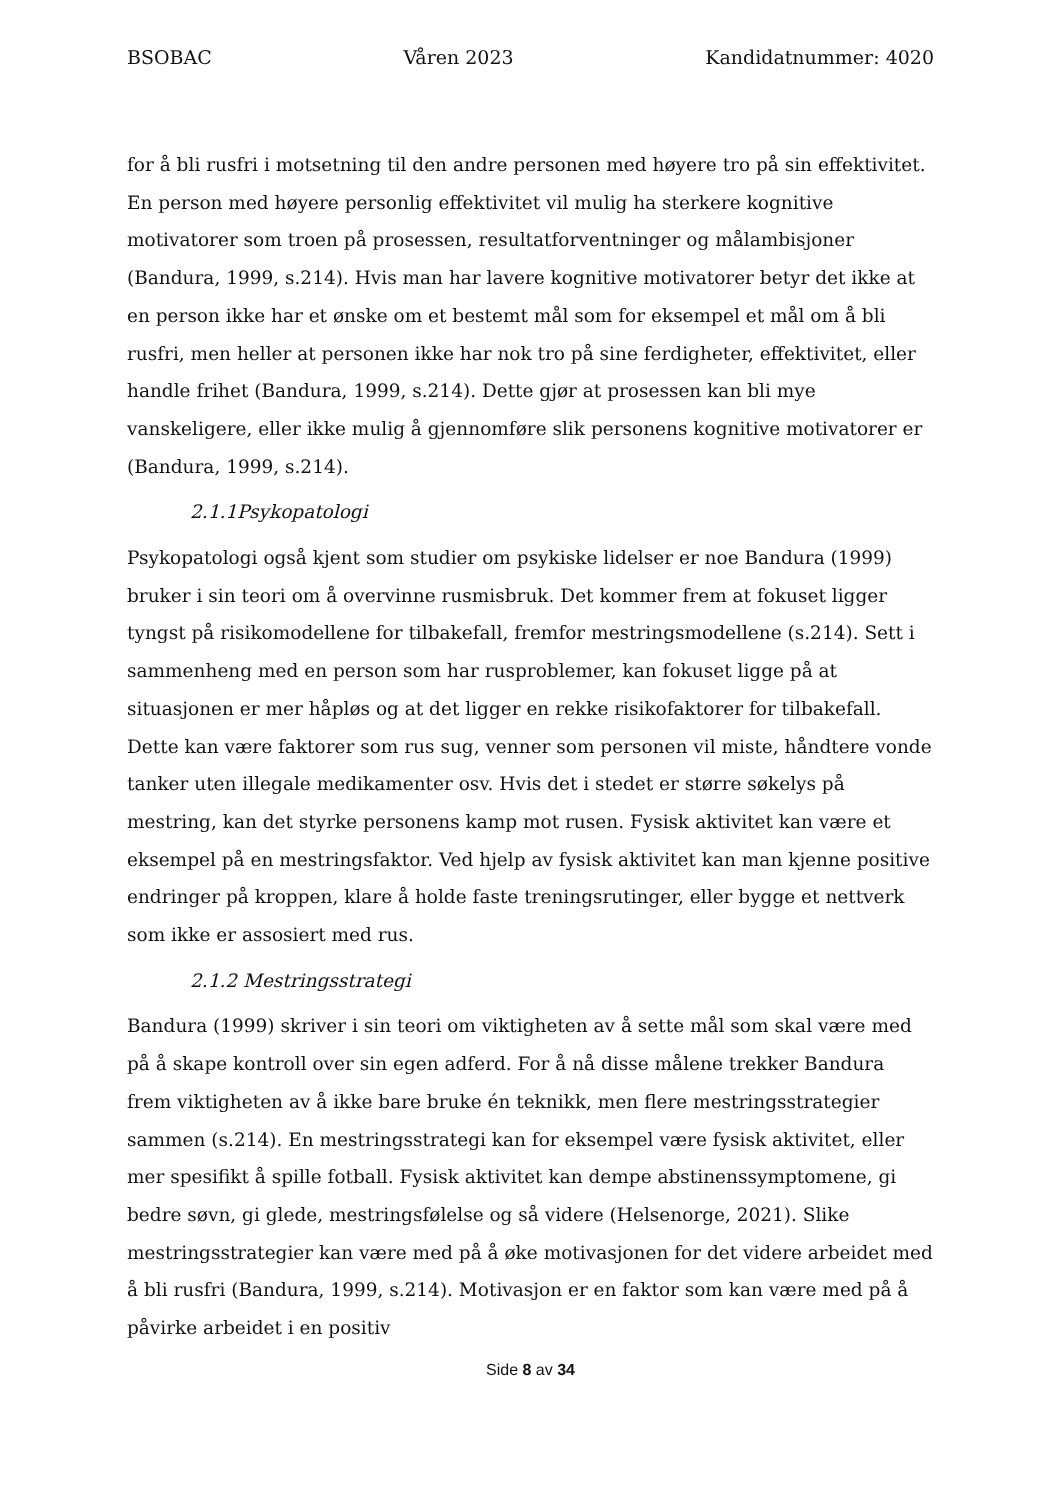BSOBAC Våren 2023 Kandidatnummer: 4020
for å bli rusfri i motsetning til den andre personen med høyere tro på sin effektivitet. En person med høyere personlig effektivitet vil mulig ha sterkere kognitive motivatorer som troen på prosessen, resultatforventninger og målambisjoner (Bandura, 1999, s.214). Hvis man har lavere kognitive motivatorer betyr det ikke at en person ikke har et ønske om et bestemt mål som for eksempel et mål om å bli rusfri, men heller at personen ikke har nok tro på sine ferdigheter, effektivitet, eller handle frihet (Bandura, 1999, s.214). Dette gjør at prosessen kan bli mye vanskeligere, eller ikke mulig å gjennomføre slik personens kognitive motivatorer er (Bandura, 1999, s.214).
2.1.1Psykopatologi
Psykopatologi også kjent som studier om psykiske lidelser er noe Bandura (1999) bruker i sin teori om å overvinne rusmisbruk. Det kommer frem at fokuset ligger tyngst på risikomodellene for tilbakefall, fremfor mestringsmodellene (s.214). Sett i sammenheng med en person som har rusproblemer, kan fokuset ligge på at situasjonen er mer håpløs og at det ligger en rekke risikofaktorer for tilbakefall. Dette kan være faktorer som rus sug, venner som personen vil miste, håndtere vonde tanker uten illegale medikamenter osv. Hvis det i stedet er større søkelys på mestring, kan det styrke personens kamp mot rusen. Fysisk aktivitet kan være et eksempel på en mestringsfaktor. Ved hjelp av fysisk aktivitet kan man kjenne positive endringer på kroppen, klare å holde faste treningsrutinger, eller bygge et nettverk som ikke er assosiert med rus.
2.1.2 Mestringsstrategi
Bandura (1999) skriver i sin teori om viktigheten av å sette mål som skal være med på å skape kontroll over sin egen adferd. For å nå disse målene trekker Bandura frem viktigheten av å ikke bare bruke én teknikk, men flere mestringsstrategier sammen (s.214). En mestringsstrategi kan for eksempel være fysisk aktivitet, eller mer spesifikt å spille fotball. Fysisk aktivitet kan dempe abstinenssymptomene, gi bedre søvn, gi glede, mestringsfølelse og så videre (Helsenorge, 2021). Slike mestringsstrategier kan være med på å øke motivasjonen for det videre arbeidet med å bli rusfri (Bandura, 1999, s.214). Motivasjon er en faktor som kan være med på å påvirke arbeidet i en positiv
Side 8 av 34